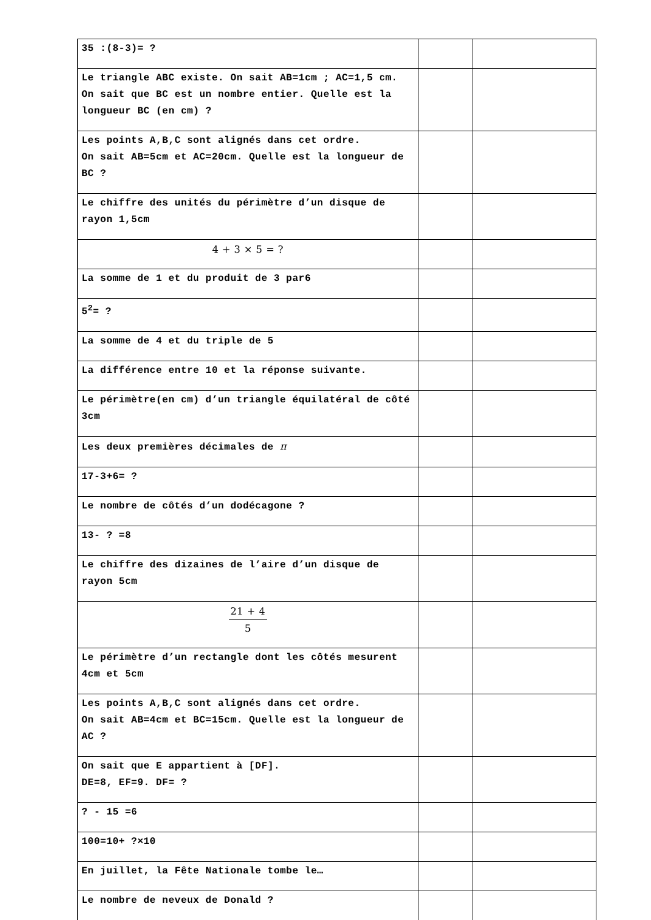| 35 :(8-3)= ? | | |
| Le triangle ABC existe. On sait AB=1cm ; AC=1,5 cm. On sait que BC est un nombre entier. Quelle est la longueur BC (en cm) ? | | |
| Les points A,B,C sont alignés dans cet ordre. On sait AB=5cm et AC=20cm. Quelle est la longueur de BC ? | | |
| Le chiffre des unités du périmètre d’un disque de rayon 1,5cm | | |
| 4 + 3 × 5 = ? | | |
| La somme de 1 et du produit de 3 par6 | | |
| 5<sup>2</sup>= ? | | |
| La somme de 4 et du triple de 5 | | |
| La différence entre 10 et la réponse suivante. | | |
| Le périmètre(en cm) d’un triangle équilatéral de côté 3cm | | |
| Les deux premières décimales de π | | |
| 17-3+6= ? | | |
| Le nombre de côtés d’un dodécagone ? | | |
| 13- ? =8 | | |
| Le chiffre des dizaines de l’aire d’un disque de rayon 5cm | | |
| 21 + 4 5 | | |
| Le périmètre d’un rectangle dont les côtés mesurent 4cm et 5cm | | |
| Les points A,B,C sont alignés dans cet ordre. On sait AB=4cm et BC=15cm. Quelle est la longueur de AC ? | | |
| On sait que E appartient à [DF]. DE=8, EF=9. DF= ? | | |
| ? - 15 =6 | | |
| 100=10+ ?×10 | | |
| En juillet, la Fête Nationale tombe le… | | |
| Le nombre de neveux de Donald ? | | |